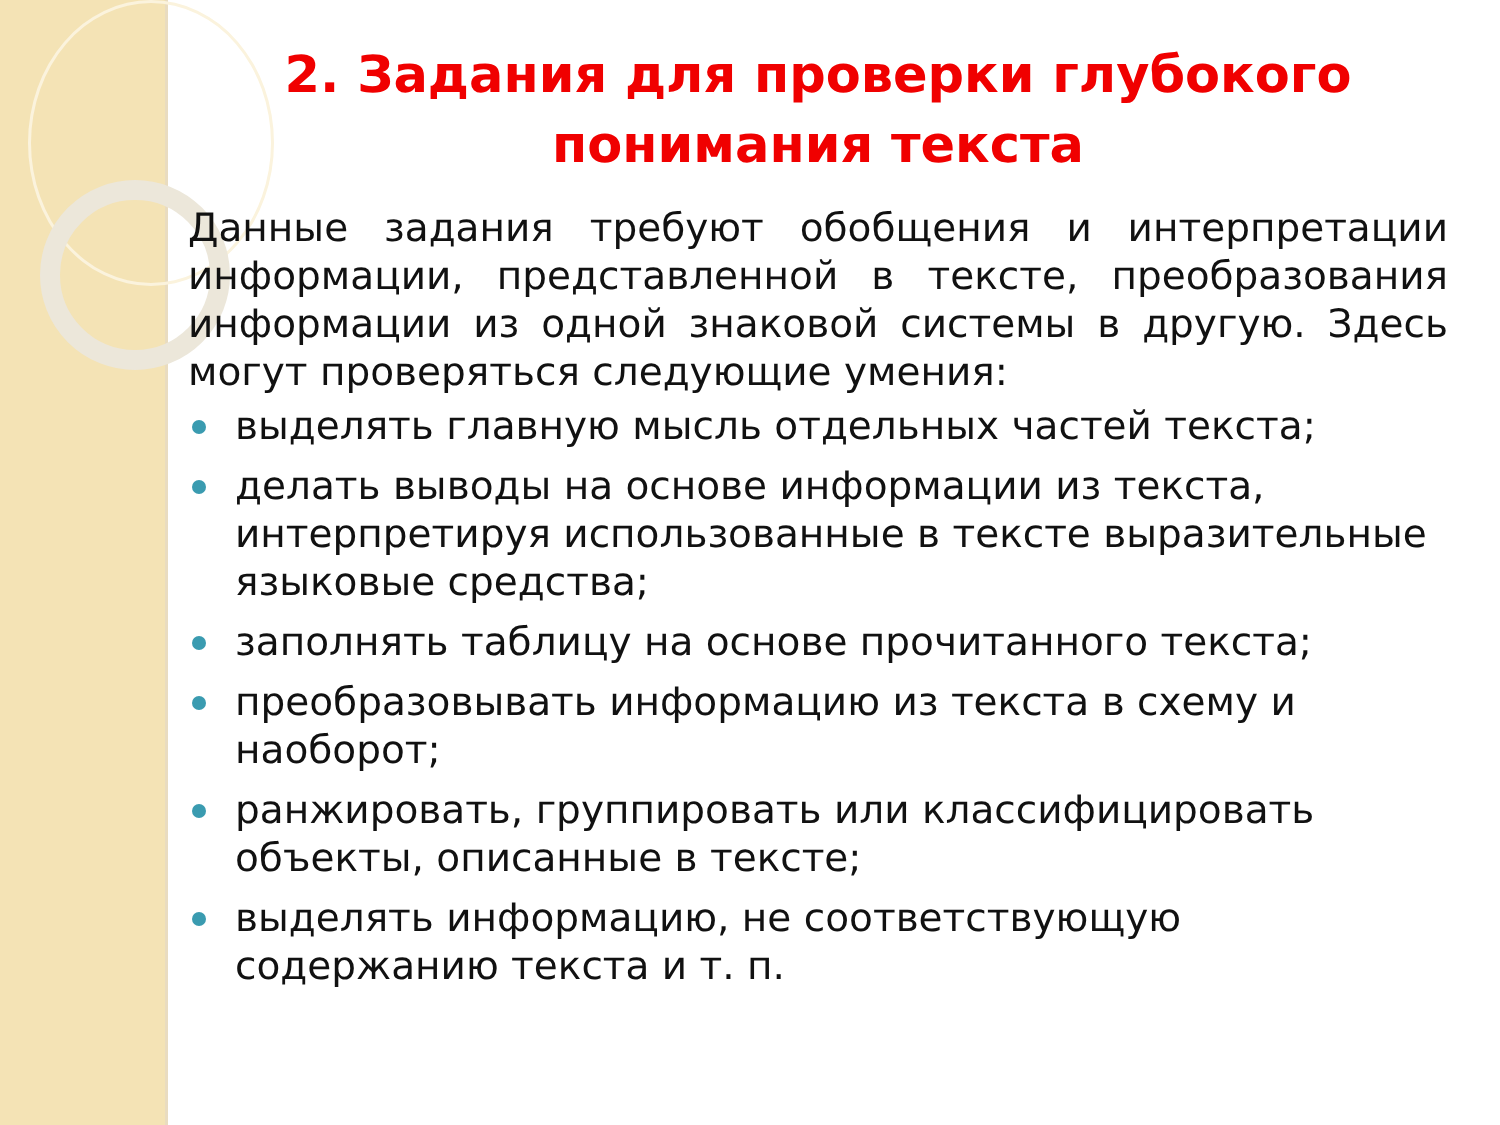2. Задания для проверки глубокого понимания текста
Данные задания требуют обобщения и интерпретации информации, представленной в тексте, преобразования информации из одной знаковой системы в другую. Здесь могут проверяться следующие умения:
выделять главную мысль отдельных частей текста;
делать выводы на основе информации из текста, интерпретируя использованные в тексте выразительные языковые средства;
заполнять таблицу на основе прочитанного текста;
преобразовывать информацию из текста в схему и наоборот;
ранжировать, группировать или классифицировать объекты, описанные в тексте;
выделять информацию, не соответствующую содержанию текста и т. п.